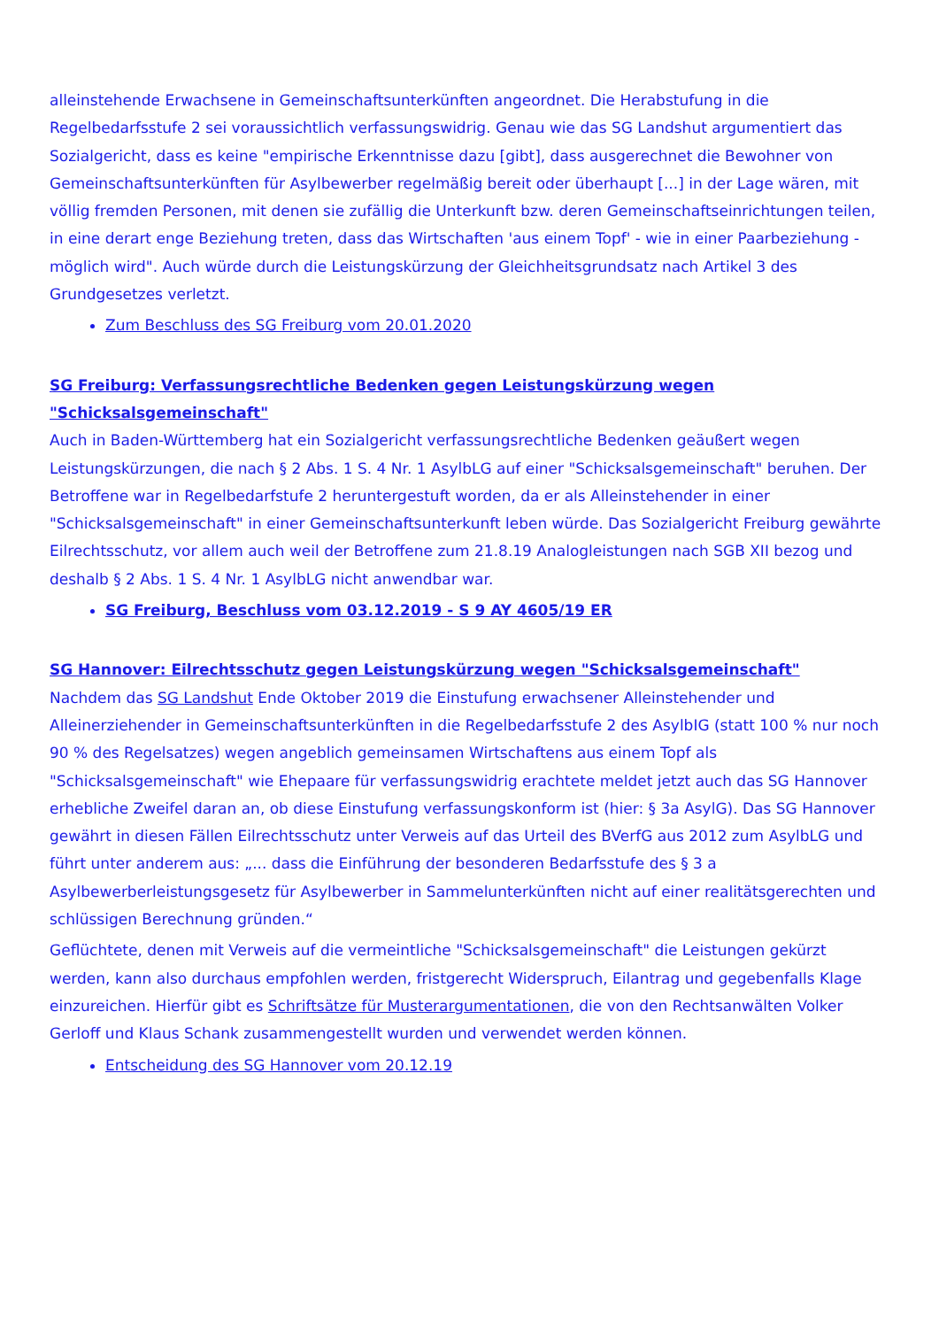alleinstehende Erwachsene in Gemeinschaftsunterkünften angeordnet. Die Herabstufung in die Regelbedarfsstufe 2 sei voraussichtlich verfassungswidrig. Genau wie das SG Landshut argumentiert das Sozialgericht, dass es keine "empirische Erkenntnisse dazu [gibt], dass ausgerechnet die Bewohner von Gemeinschaftsunterkünften für Asylbewerber regelmäßig bereit oder überhaupt [...] in der Lage wären, mit völlig fremden Personen, mit denen sie zufällig die Unterkunft bzw. deren Gemeinschaftseinrichtungen teilen, in eine derart enge Beziehung treten, dass das Wirtschaften 'aus einem Topf' - wie in einer Paarbeziehung - möglich wird". Auch würde durch die Leistungskürzung der Gleichheitsgrundsatz nach Artikel 3 des Grundgesetzes verletzt.
Zum Beschluss des SG Freiburg vom 20.01.2020
SG Freiburg: Verfassungsrechtliche Bedenken gegen Leistungskürzung wegen "Schicksalsgemeinschaft"
Auch in Baden-Württemberg hat ein Sozialgericht verfassungsrechtliche Bedenken geäußert wegen Leistungskürzungen, die nach § 2 Abs. 1 S. 4 Nr. 1 AsylbLG auf einer "Schicksalsgemeinschaft" beruhen. Der Betroffene war in Regelbedarfstufe 2 heruntergestuft worden, da er als Alleinstehender in einer "Schicksalsgemeinschaft" in einer Gemeinschaftsunterkunft leben würde. Das Sozialgericht Freiburg gewährte Eilrechtsschutz, vor allem auch weil der Betroffene zum 21.8.19 Analogleistungen nach SGB XII bezog und deshalb § 2 Abs. 1 S. 4 Nr. 1 AsylbLG nicht anwendbar war.
SG Freiburg, Beschluss vom 03.12.2019 - S 9 AY 4605/19 ER
SG Hannover: Eilrechtsschutz gegen Leistungskürzung wegen "Schicksalsgemeinschaft"
Nachdem das SG Landshut Ende Oktober 2019 die Einstufung erwachsener Alleinstehender und Alleinerziehender in Gemeinschaftsunterkünften in die Regelbedarfsstufe 2 des AsylbIG (statt 100 % nur noch 90 % des Regelsatzes) wegen angeblich gemeinsamen Wirtschaftens aus einem Topf als "Schicksalsgemeinschaft" wie Ehepaare für verfassungswidrig erachtete meldet jetzt auch das SG Hannover erhebliche Zweifel daran an, ob diese Einstufung verfassungskonform ist (hier: § 3a AsylG). Das SG Hannover gewährt in diesen Fällen Eilrechtsschutz unter Verweis auf das Urteil des BVerfG aus 2012 zum AsylbLG und führt unter anderem aus: „... dass die Einführung der besonderen Bedarfsstufe des § 3 a Asylbewerberleistungsgesetz für Asylbewerber in Sammelunterkünften nicht auf einer realitätsgerechten und schlüssigen Berechnung gründen.“
Geflüchtete, denen mit Verweis auf die vermeintliche "Schicksalsgemeinschaft" die Leistungen gekürzt werden, kann also durchaus empfohlen werden, fristgerecht Widerspruch, Eilantrag und gegebenfalls Klage einzureichen. Hierfür gibt es Schriftsätze für Musterargumentationen, die von den Rechtsanwälten Volker Gerloff und Klaus Schank zusammengestellt wurden und verwendet werden können.
Entscheidung des SG Hannover vom 20.12.19